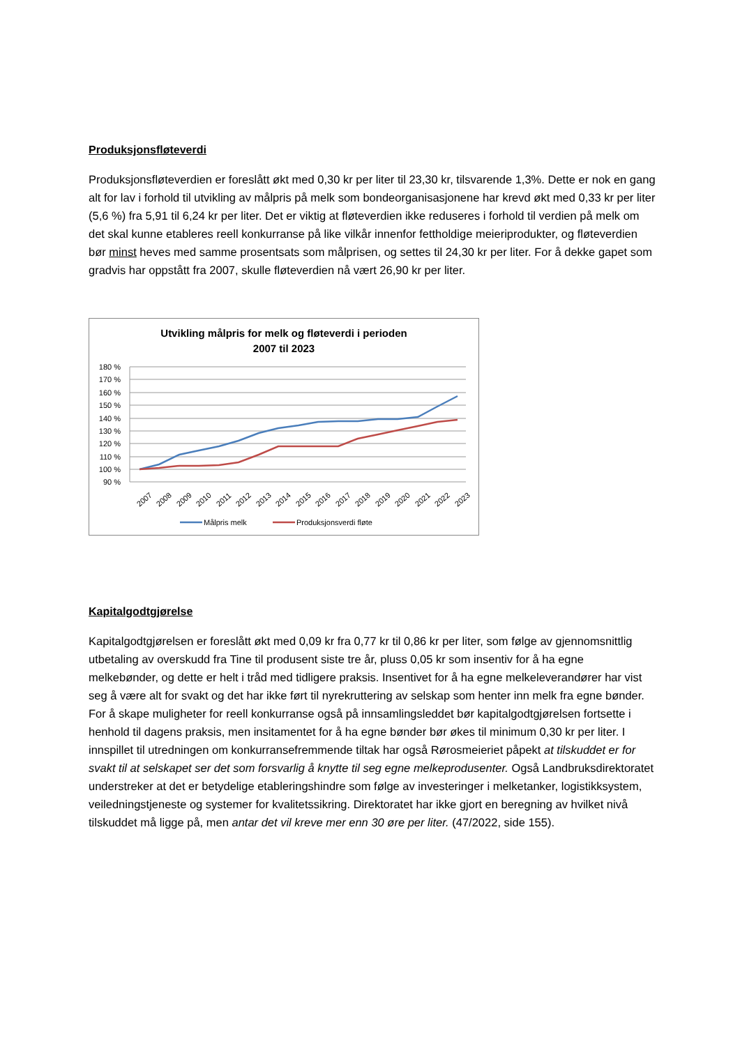Produksjonsfløteverdi
Produksjonsfløteverdien er foreslått økt med 0,30 kr per liter til 23,30 kr, tilsvarende 1,3%. Dette er nok en gang alt for lav i forhold til utvikling av målpris på melk som bondeorganisasjonene har krevd økt med 0,33 kr per liter (5,6 %) fra 5,91 til 6,24 kr per liter. Det er viktig at fløteverdien ikke reduseres i forhold til verdien på melk om det skal kunne etableres reell konkurranse på like vilkår innenfor fettholdige meieriprodukter, og fløteverdien bør minst heves med samme prosentsats som målprisen, og settes til 24,30 kr per liter. For å dekke gapet som gradvis har oppstått fra 2007, skulle fløteverdien nå vært 26,90 kr per liter.
Utvikling målpris for melk og fløteverdi i perioden
2007 til 2023
180 %
170 %
160 %
150 %
140 %
130 %
120 %
110 %
100 %
90 %
2007
2008
2009
2010
2011
2012
2013
2014
2015
2016
2017
2018
2019
2020
2021
2022
2023
Målpris melk
Produksjonsverdi fløte
Kapitalgodtgjørelse
Kapitalgodtgjørelsen er foreslått økt med 0,09 kr fra 0,77 kr til 0,86 kr per liter, som følge av gjennomsnittlig utbetaling av overskudd fra Tine til produsent siste tre år, pluss 0,05 kr som insentiv for å ha egne melkebønder, og dette er helt i tråd med tidligere praksis. Insentivet for å ha egne melkeleverandører har vist seg å være alt for svakt og det har ikke ført til nyrekruttering av selskap som henter inn melk fra egne bønder. For å skape muligheter for reell konkurranse også på innsamlingsleddet bør kapitalgodtgjørelsen fortsette i henhold til dagens praksis, men insitamentet for å ha egne bønder bør økes til minimum 0,30 kr per liter. I innspillet til utredningen om konkurransefremmende tiltak har også Rørosmeieriet påpekt at tilskuddet er for svakt til at selskapet ser det som forsvarlig å knytte til seg egne melkeprodusenter. Også Landbruksdirektoratet understreker at det er betydelige etableringshindre som følge av investeringer i melketanker, logistikksystem, veiledningstjeneste og systemer for kvalitetssikring. Direktoratet har ikke gjort en beregning av hvilket nivå tilskuddet må ligge på, men antar det vil kreve mer enn 30 øre per liter. (47/2022, side 155).